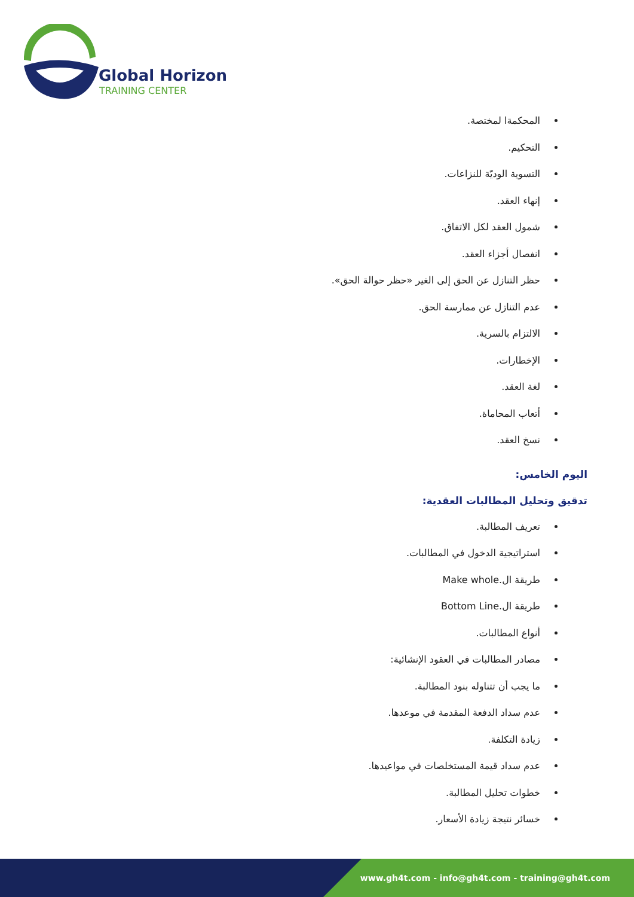Global Horizon
TRAINING CENTER
المحكمةا لمختصة.
التحكيم.
التسوية الوديّة للنزاعات.
إنهاء العقد.
شمول العقد لكل الاتفاق.
انفصال أجزاء العقد.
حظر التنازل عن الحق إلى الغير «حظر حوالة الحق».
عدم التنازل عن ممارسة الحق.
الالتزام بالسرية.
الإخطارات.
لغة العقد.
أتعاب المحاماة.
نسخ العقد.
اليوم الخامس:
تدقيق وتحليل المطالبات العقدية:
تعريف المطالبة.
استراتيجية الدخول في المطالبات.
طريقة ال.Make whole
طريقة ال.Bottom Line
أنواع المطالبات.
مصادر المطالبات في العقود الإنشائية:
ما يجب أن تتناوله بنود المطالبة.
عدم سداد الدفعة المقدمة في موعدها.
زيادة التكلفة.
عدم سداد قيمة المستخلصات في مواعيدها.
خطوات تحليل المطالبة.
خسائر نتيجة زيادة الأسعار.
www.gh4t.com - info@gh4t.com - training@gh4t.com